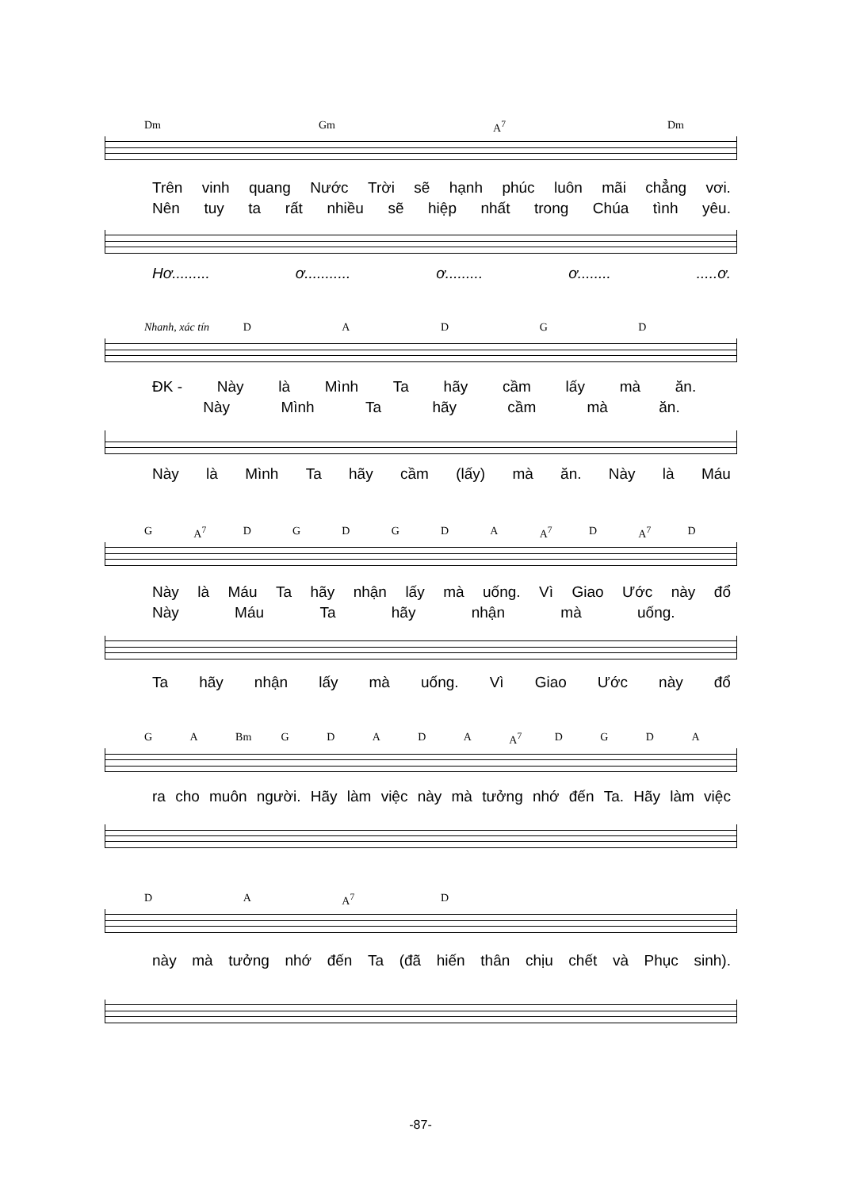Dm Gm A<sup>7</sup> Dm
Trên vinh quang Nước Trời sẽ hạnh phúc luôn mãi chẳng vơi.
Nên tuy ta rất nhiều sẽ hiệp nhất trong Chúa tình yêu.
Hơ......... ơ........... ơ......... ơ.............ơ.
Nhanh, xác tín DADGD
ĐK - Này là Mình Ta hãy cầm lấy mà ăn.
Này Mình Ta hãy cầm mà ăn.
Này là Mình Ta hãy cầm (lấy) mà ăn. Này là Máu
G A<sup>7</sup> DGDGDA A<sup>7</sup> D A<sup>7</sup> D
Này là Máu Ta hãy nhận lấy mà uống. Vì Giao Ước này đổ
Này Máu Ta hãy nhận mà uống.
Ta hãy nhận lấy mà uống. Vì Giao Ước này đổ
G A Bm GDADA A<sup>7</sup> DGDA
ra cho muôn người. Hãy làm việc này mà tưởng nhớ đến Ta. Hãy làm việc
D A A<sup>7</sup> D
này mà tưởng nhớ đến Ta (đã hiến thân chịu chết và Phục sinh).
-87-